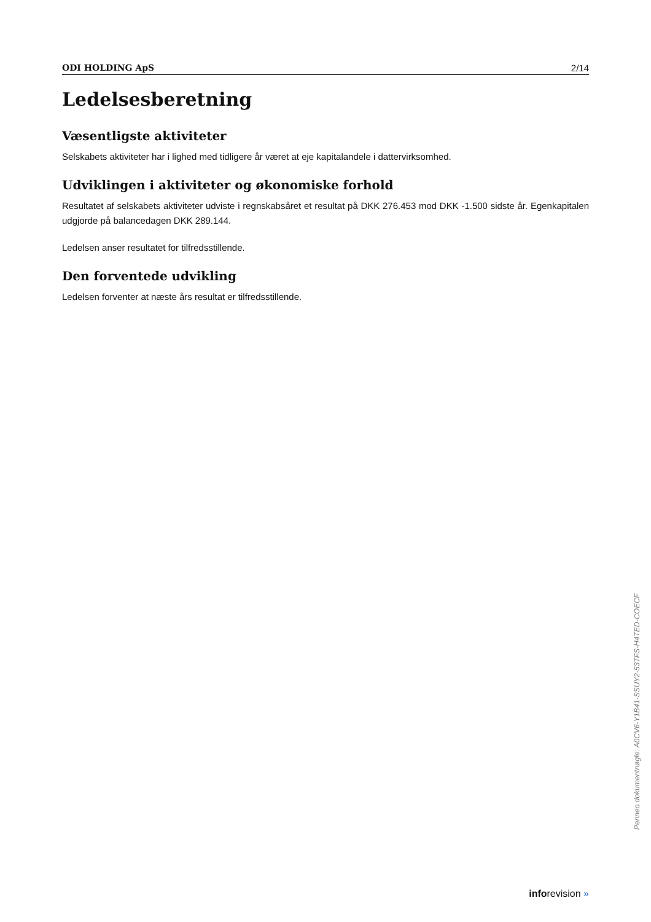ODI HOLDING ApS 2/14
Ledelsesberetning
Væsentligste aktiviteter
Selskabets aktiviteter har i lighed med tidligere år været at eje kapitalandele i dattervirksomhed.
Udviklingen i aktiviteter og økonomiske forhold
Resultatet af selskabets aktiviteter udviste i regnskabsåret et resultat på DKK 276.453 mod DKK -1.500 sidste år. Egenkapitalen udgjorde på balancedagen DKK 289.144.
Ledelsen anser resultatet for tilfredsstillende.
Den forventede udvikling
Ledelsen forventer at næste års resultat er tilfredsstillende.
Penneo dokumentnøgle: A0CV6-Y1B41-SSUY2-53TFS-H4TED-COECF
inforevision »